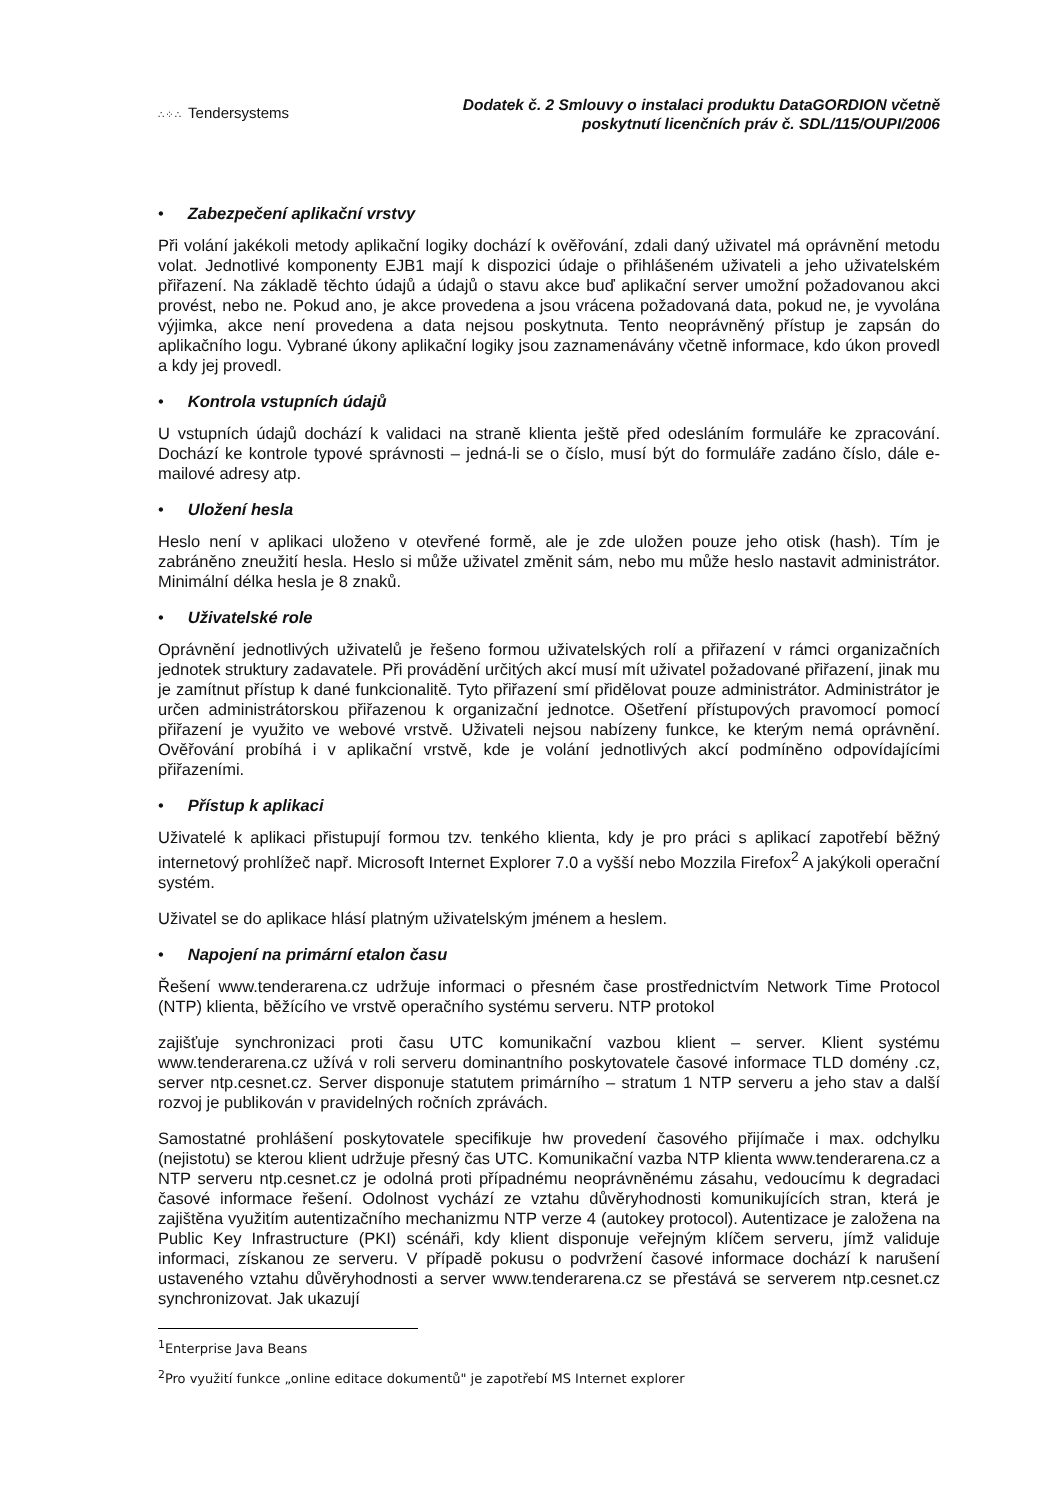∴⁘∴ Tendersystems
Dodatek č. 2 Smlouvy o instalaci produktu DataGORDION včetně
poskytnutí licenčních práv č. SDL/115/OUPI/2006
• Zabezpečení aplikační vrstvy
Při volání jakékoli metody aplikační logiky dochází k ověřování, zdali daný uživatel má oprávnění metodu volat. Jednotlivé komponenty EJB1 mají k dispozici údaje o přihlášeném uživateli a jeho uživatelském přiřazení. Na základě těchto údajů a údajů o stavu akce buď aplikační server umožní požadovanou akci provést, nebo ne. Pokud ano, je akce provedena a jsou vrácena požadovaná data, pokud ne, je vyvolána výjimka, akce není provedena a data nejsou poskytnuta. Tento neoprávněný přístup je zapsán do aplikačního logu. Vybrané úkony aplikační logiky jsou zaznamenávány včetně informace, kdo úkon provedl a kdy jej provedl.
• Kontrola vstupních údajů
U vstupních údajů dochází k validaci na straně klienta ještě před odesláním formuláře ke zpracování. Dochází ke kontrole typové správnosti – jedná-li se o číslo, musí být do formuláře zadáno číslo, dále e-mailové adresy atp.
• Uložení hesla
Heslo není v aplikaci uloženo v otevřené formě, ale je zde uložen pouze jeho otisk (hash). Tím je zabráněno zneužití hesla. Heslo si může uživatel změnit sám, nebo mu může heslo nastavit administrátor. Minimální délka hesla je 8 znaků.
• Uživatelské role
Oprávnění jednotlivých uživatelů je řešeno formou uživatelských rolí a přiřazení v rámci organizačních jednotek struktury zadavatele. Při provádění určitých akcí musí mít uživatel požadované přiřazení, jinak mu je zamítnut přístup k dané funkcionalitě. Tyto přiřazení smí přidělovat pouze administrátor. Administrátor je určen administrátorskou přiřazenou k organizační jednotce. Ošetření přístupových pravomocí pomocí přiřazení je využito ve webové vrstvě. Uživateli nejsou nabízeny funkce, ke kterým nemá oprávnění. Ověřování probíhá i v aplikační vrstvě, kde je volání jednotlivých akcí podmíněno odpovídajícími přiřazeními.
• Přístup k aplikaci
Uživatelé k aplikaci přistupují formou tzv. tenkého klienta, kdy je pro práci s aplikací zapotřebí běžný internetový prohlížeč např. Microsoft Internet Explorer 7.0 a vyšší nebo Mozzila Firefox<sup>2</sup> A jakýkoli operační systém.
Uživatel se do aplikace hlásí platným uživatelským jménem a heslem.
• Napojení na primární etalon času
Řešení www.tenderarena.cz udržuje informaci o přesném čase prostřednictvím Network Time Protocol (NTP) klienta, běžícího ve vrstvě operačního systému serveru. NTP protokol
zajišťuje synchronizaci proti času UTC komunikační vazbou klient – server. Klient systému www.tenderarena.cz užívá v roli serveru dominantního poskytovatele časové informace TLD domény .cz, server ntp.cesnet.cz. Server disponuje statutem primárního – stratum 1 NTP serveru a jeho stav a další rozvoj je publikován v pravidelných ročních zprávách.
Samostatné prohlášení poskytovatele specifikuje hw provedení časového přijímače i max. odchylku (nejistotu) se kterou klient udržuje přesný čas UTC. Komunikační vazba NTP klienta www.tenderarena.cz a NTP serveru ntp.cesnet.cz je odolná proti případnému neoprávněnému zásahu, vedoucímu k degradaci časové informace řešení. Odolnost vychází ze vztahu důvěryhodnosti komunikujících stran, která je zajištěna využitím autentizačního mechanizmu NTP verze 4 (autokey protocol). Autentizace je založena na Public Key Infrastructure (PKI) scénáři, kdy klient disponuje veřejným klíčem serveru, jímž validuje informaci, získanou ze serveru. V případě pokusu o podvržení časové informace dochází k narušení ustaveného vztahu důvěryhodnosti a server www.tenderarena.cz se přestává se serverem ntp.cesnet.cz synchronizovat. Jak ukazují
<sup>1</sup> Enterprise Java Beans
<sup>2</sup> Pro využití funkce „online editace dokumentů" je zapotřebí MS Internet explorer